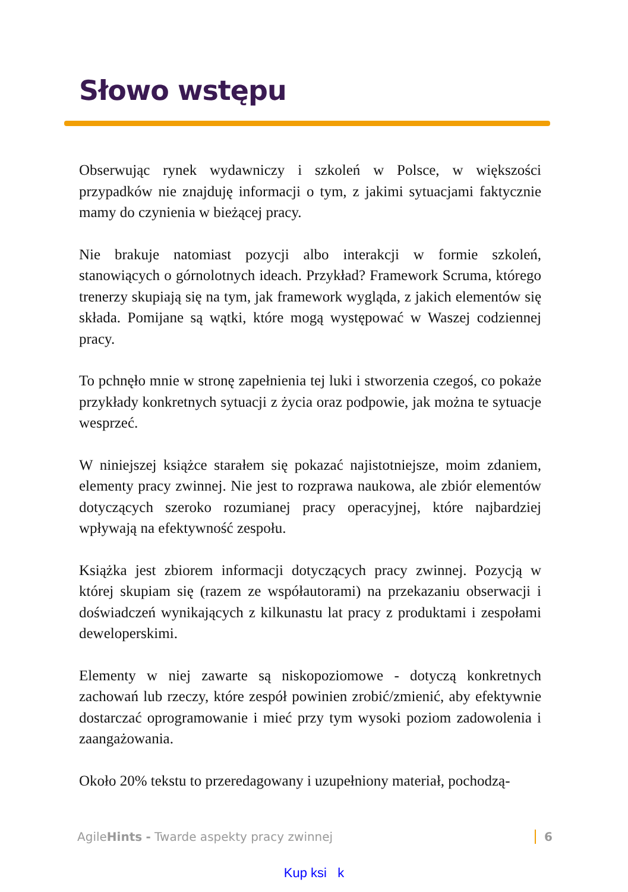Słowo wstępu
Obserwując rynek wydawniczy i szkoleń w Polsce, w większości przypadków nie znajduję informacji o tym, z jakimi sytuacjami faktycznie mamy do czynienia w bieżącej pracy.
Nie brakuje natomiast pozycji albo interakcji w formie szkoleń, stanowiących o górnolotnych ideach. Przykład? Framework Scruma, którego trenerzy skupiają się na tym, jak framework wygląda, z jakich elementów się składa. Pomijane są wątki, które mogą występować w Waszej codziennej pracy.
To pchnęło mnie w stronę zapełnienia tej luki i stworzenia czegoś, co pokaże przykłady konkretnych sytuacji z życia oraz podpowie, jak można te sytuacje wesprzeć.
W niniejszej książce starałem się pokazać najistotniejsze, moim zdaniem, elementy pracy zwinnej. Nie jest to rozprawa naukowa, ale zbiór elementów dotyczących szeroko rozumianej pracy operacyjnej, które najbardziej wpływają na efektywność zespołu.
Książka jest zbiorem informacji dotyczących pracy zwinnej. Pozycją w której skupiam się (razem ze współautorami) na przekazaniu obserwacji i doświadczeń wynikających z kilkunastu lat pracy z produktami i zespołami deweloperskimi.
Elementy w niej zawarte są niskopoziomowe - dotyczą konkretnych zachowań lub rzeczy, które zespół powinien zrobić/zmienić, aby efektywnie dostarczać oprogramowanie i mieć przy tym wysoki poziom zadowolenia i zaangażowania.
Około 20% tekstu to przeredagowany i uzupełniony materiał, pochodzą-
AgileHints - Twarde aspekty pracy zwinnej 6
Kup ksi k